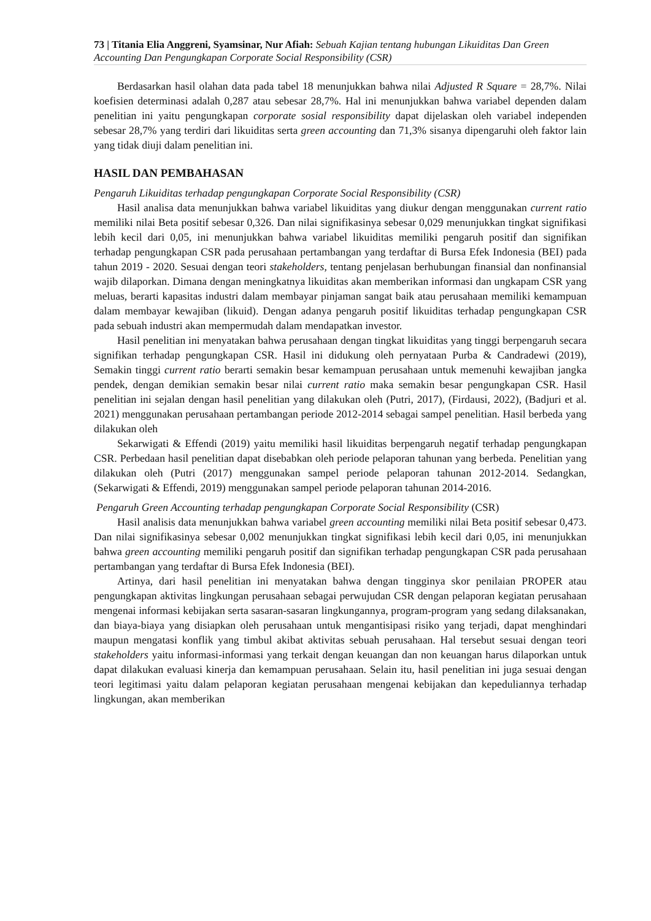73 | Titania Elia Anggreni, Syamsinar, Nur Afiah: Sebuah Kajian tentang hubungan Likuiditas Dan Green Accounting Dan Pengungkapan Corporate Social Responsibility (CSR)
Berdasarkan hasil olahan data pada tabel 18 menunjukkan bahwa nilai Adjusted R Square = 28,7%. Nilai koefisien determinasi adalah 0,287 atau sebesar 28,7%. Hal ini menunjukkan bahwa variabel dependen dalam penelitian ini yaitu pengungkapan corporate sosial responsibility dapat dijelaskan oleh variabel independen sebesar 28,7% yang terdiri dari likuiditas serta green accounting dan 71,3% sisanya dipengaruhi oleh faktor lain yang tidak diuji dalam penelitian ini.
HASIL DAN PEMBAHASAN
Pengaruh Likuiditas terhadap pengungkapan Corporate Social Responsibility (CSR)
Hasil analisa data menunjukkan bahwa variabel likuiditas yang diukur dengan menggunakan current ratio memiliki nilai Beta positif sebesar 0,326. Dan nilai signifikasinya sebesar 0,029 menunjukkan tingkat signifikasi lebih kecil dari 0,05, ini menunjukkan bahwa variabel likuiditas memiliki pengaruh positif dan signifikan terhadap pengungkapan CSR pada perusahaan pertambangan yang terdaftar di Bursa Efek Indonesia (BEI) pada tahun 2019 - 2020. Sesuai dengan teori stakeholders, tentang penjelasan berhubungan finansial dan nonfinansial wajib dilaporkan. Dimana dengan meningkatnya likuiditas akan memberikan informasi dan ungkapam CSR yang meluas, berarti kapasitas industri dalam membayar pinjaman sangat baik atau perusahaan memiliki kemampuan dalam membayar kewajiban (likuid). Dengan adanya pengaruh positif likuiditas terhadap pengungkapan CSR pada sebuah industri akan mempermudah dalam mendapatkan investor.
Hasil penelitian ini menyatakan bahwa perusahaan dengan tingkat likuiditas yang tinggi berpengaruh secara signifikan terhadap pengungkapan CSR. Hasil ini didukung oleh pernyataan Purba & Candradewi (2019), Semakin tinggi current ratio berarti semakin besar kemampuan perusahaan untuk memenuhi kewajiban jangka pendek, dengan demikian semakin besar nilai current ratio maka semakin besar pengungkapan CSR. Hasil penelitian ini sejalan dengan hasil penelitian yang dilakukan oleh (Putri, 2017), (Firdausi, 2022), (Badjuri et al. 2021) menggunakan perusahaan pertambangan periode 2012-2014 sebagai sampel penelitian. Hasil berbeda yang dilakukan oleh
Sekarwigati & Effendi (2019) yaitu memiliki hasil likuiditas berpengaruh negatif terhadap pengungkapan CSR. Perbedaan hasil penelitian dapat disebabkan oleh periode pelaporan tahunan yang berbeda. Penelitian yang dilakukan oleh (Putri (2017) menggunakan sampel periode pelaporan tahunan 2012-2014. Sedangkan, (Sekarwigati & Effendi, 2019) menggunakan sampel periode pelaporan tahunan 2014-2016.
Pengaruh Green Accounting terhadap pengungkapan Corporate Social Responsibility (CSR)
Hasil analisis data menunjukkan bahwa variabel green accounting memiliki nilai Beta positif sebesar 0,473. Dan nilai signifikasinya sebesar 0,002 menunjukkan tingkat signifikasi lebih kecil dari 0,05, ini menunjukkan bahwa green accounting memiliki pengaruh positif dan signifikan terhadap pengungkapan CSR pada perusahaan pertambangan yang terdaftar di Bursa Efek Indonesia (BEI).
Artinya, dari hasil penelitian ini menyatakan bahwa dengan tingginya skor penilaian PROPER atau pengungkapan aktivitas lingkungan perusahaan sebagai perwujudan CSR dengan pelaporan kegiatan perusahaan mengenai informasi kebijakan serta sasaran-sasaran lingkungannya, program-program yang sedang dilaksanakan, dan biaya-biaya yang disiapkan oleh perusahaan untuk mengantisipasi risiko yang terjadi, dapat menghindari maupun mengatasi konflik yang timbul akibat aktivitas sebuah perusahaan. Hal tersebut sesuai dengan teori stakeholders yaitu informasi-informasi yang terkait dengan keuangan dan non keuangan harus dilaporkan untuk dapat dilakukan evaluasi kinerja dan kemampuan perusahaan. Selain itu, hasil penelitian ini juga sesuai dengan teori legitimasi yaitu dalam pelaporan kegiatan perusahaan mengenai kebijakan dan kepeduliannya terhadap lingkungan, akan memberikan